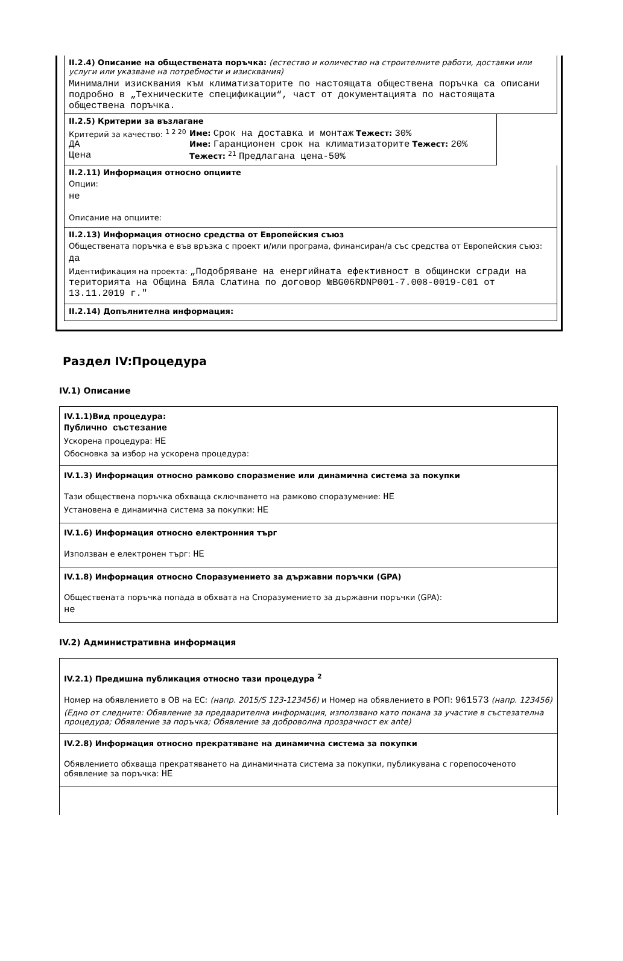II.2.4) Описание на обществената поръчка: (естество и количество на строителните работи, доставки или услуги или указване на потребности и изисквания)
Минимални изисквания към климатизаторите по настоящата обществена поръчка са описани подробно в „Техническите спецификации“, част от документацията по настоящата обществена поръчка.
II.2.5) Критерии за възлагане
Критерий за качество: <sup>1 2 20</sup>
ДА
Име: Срок на доставка и монтаж Тежест: 30%
Име: Гаранционен срок на климатизаторите Тежест: 20%
Цена
Тежест: <sup>21</sup> Предлагана цена-50%
II.2.11) Информация относно опциите
Опции:
не
Описание на опциите:
II.2.13) Информация относно средства от Европейския съюз
Обществената поръчка е във връзка с проект и/или програма, финансиран/а със средства от Европейския съюз:
да
Идентификация на проекта: „Подобряване на енергийната ефективност в общински сгради на територията на Община Бяла Слатина по договор №BG06RDNP001-7.008-0019-C01 от 13.11.2019 г."
II.2.14) Допълнителна информация:
Раздел IV:Процедура
IV.1) Описание
IV.1.1)Вид процедура:
Публично състезание
Ускорена процедура: НЕ
Обосновка за избор на ускорена процедура:
IV.1.3) Информация относно рамково споразмение или динамична система за покупки
Тази обществена поръчка обхваща сключването на рамково споразумение: НЕ
Установена е динамична система за покупки: НЕ
IV.1.6) Информация относно електронния търг
Използван е електронен търг: НЕ
IV.1.8) Информация относно Споразумението за държавни поръчки (GPA)
Обществената поръчка попада в обхвата на Споразумението за държавни поръчки (GPA):
не
IV.2) Административна информация
IV.2.1) Предишна публикация относно тази процедура <sup>2</sup>
Номер на обявлението в ОВ на ЕС: (напр. 2015/S 123-123456) и Номер на обявлението в РОП: 961573 (напр. 123456)
(Едно от следните: Обявление за предварителна информация, използвано като покана за участие в състезателна процедура; Обявление за поръчка; Обявление за доброволна прозрачност ex ante)
IV.2.8) Информация относно прекратяване на динамична система за покупки
Обявлението обхваща прекратяването на динамичната система за покупки, публикувана с горепосоченото обявление за поръчка: НЕ